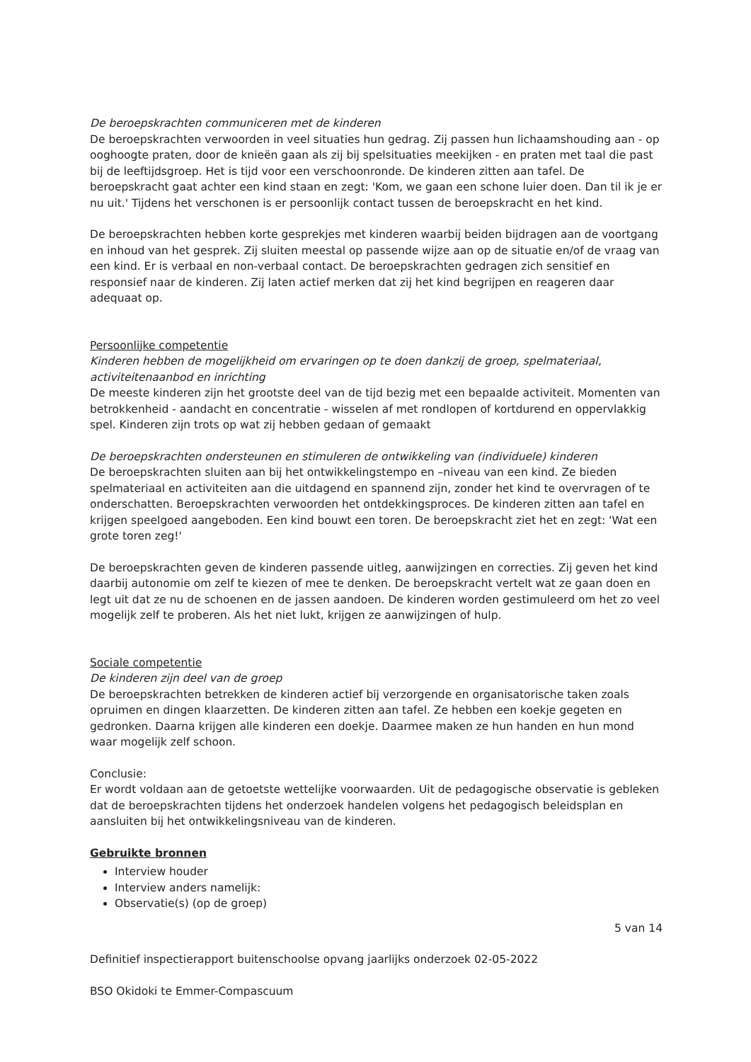De beroepskrachten communiceren met de kinderen
De beroepskrachten verwoorden in veel situaties hun gedrag. Zij passen hun lichaamshouding aan - op ooghoogte praten, door de knieën gaan als zij bij spelsituaties meekijken - en praten met taal die past bij de leeftijdsgroep. Het is tijd voor een verschoonronde. De kinderen zitten aan tafel. De beroepskracht gaat achter een kind staan en zegt: 'Kom, we gaan een schone luier doen. Dan til ik je er nu uit.' Tijdens het verschonen is er persoonlijk contact tussen de beroepskracht en het kind.
De beroepskrachten hebben korte gesprekjes met kinderen waarbij beiden bijdragen aan de voortgang en inhoud van het gesprek. Zij sluiten meestal op passende wijze aan op de situatie en/of de vraag van een kind. Er is verbaal en non-verbaal contact. De beroepskrachten gedragen zich sensitief en responsief naar de kinderen. Zij laten actief merken dat zij het kind begrijpen en reageren daar adequaat op.
Persoonlijke competentie
Kinderen hebben de mogelijkheid om ervaringen op te doen dankzij de groep, spelmateriaal, activiteitenaanbod en inrichting
De meeste kinderen zijn het grootste deel van de tijd bezig met een bepaalde activiteit. Momenten van betrokkenheid - aandacht en concentratie - wisselen af met rondlopen of kortdurend en oppervlakkig spel. Kinderen zijn trots op wat zij hebben gedaan of gemaakt
De beroepskrachten ondersteunen en stimuleren de ontwikkeling van (individuele) kinderen
De beroepskrachten sluiten aan bij het ontwikkelingstempo en –niveau van een kind. Ze bieden spelmateriaal en activiteiten aan die uitdagend en spannend zijn, zonder het kind te overvragen of te onderschatten. Beroepskrachten verwoorden het ontdekkingsproces. De kinderen zitten aan tafel en krijgen speelgoed aangeboden. Een kind bouwt een toren. De beroepskracht ziet het en zegt: 'Wat een grote toren zeg!'
De beroepskrachten geven de kinderen passende uitleg, aanwijzingen en correcties. Zij geven het kind daarbij autonomie om zelf te kiezen of mee te denken. De beroepskracht vertelt wat ze gaan doen en legt uit dat ze nu de schoenen en de jassen aandoen. De kinderen worden gestimuleerd om het zo veel mogelijk zelf te proberen. Als het niet lukt, krijgen ze aanwijzingen of hulp.
Sociale competentie
De kinderen zijn deel van de groep
De beroepskrachten betrekken de kinderen actief bij verzorgende en organisatorische taken zoals opruimen en dingen klaarzetten. De kinderen zitten aan tafel. Ze hebben een koekje gegeten en gedronken. Daarna krijgen alle kinderen een doekje. Daarmee maken ze hun handen en hun mond waar mogelijk zelf schoon.
Conclusie:
Er wordt voldaan aan de getoetste wettelijke voorwaarden. Uit de pedagogische observatie is gebleken dat de beroepskrachten tijdens het onderzoek handelen volgens het pedagogisch beleidsplan en aansluiten bij het ontwikkelingsniveau van de kinderen.
Gebruikte bronnen
Interview houder
Interview anders namelijk:
Observatie(s) (op de groep)
5 van 14
Definitief inspectierapport buitenschoolse opvang jaarlijks onderzoek 02-05-2022
BSO Okidoki te Emmer-Compascuum